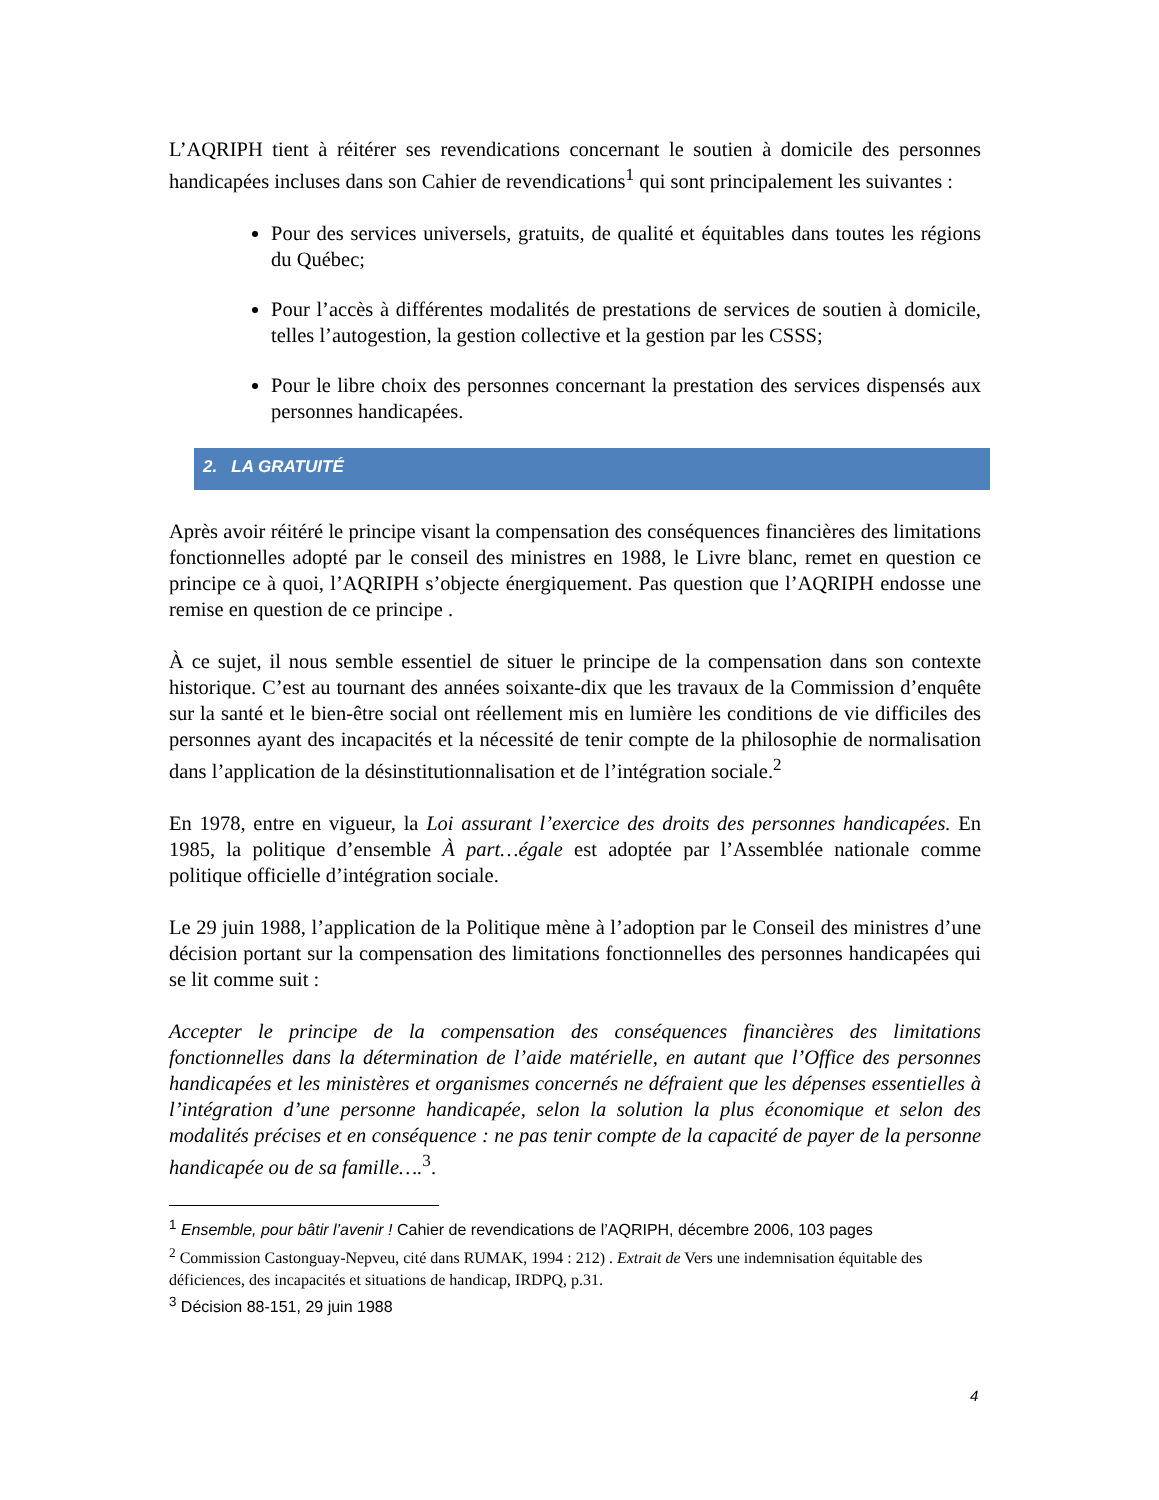L’AQRIPH tient à réitérer ses revendications concernant le soutien à domicile des personnes handicapées incluses dans son Cahier de revendications<sup>1</sup> qui sont principalement les suivantes :
Pour des services universels, gratuits, de qualité et équitables dans toutes les régions du Québec;
Pour l’accès à différentes modalités de prestations de services de soutien à domicile, telles l’autogestion, la gestion collective et la gestion par les CSSS;
Pour le libre choix des personnes concernant la prestation des services dispensés aux personnes handicapées.
2. LA GRATUITÉ
Après avoir réitéré le principe visant la compensation des conséquences financières des limitations fonctionnelles adopté par le conseil des ministres en 1988, le Livre blanc, remet en question ce principe ce à quoi, l’AQRIPH s’objecte énergiquement. Pas question que l’AQRIPH endosse une remise en question de ce principe .
À ce sujet, il nous semble essentiel de situer le principe de la compensation dans son contexte historique. C’est au tournant des années soixante-dix que les travaux de la Commission d’enquête sur la santé et le bien-être social ont réellement mis en lumière les conditions de vie difficiles des personnes ayant des incapacités et la nécessité de tenir compte de la philosophie de normalisation dans l’application de la désinstitutionnalisation et de l’intégration sociale.<sup>2</sup>
En 1978, entre en vigueur, la Loi assurant l’exercice des droits des personnes handicapées. En 1985, la politique d’ensemble À part…égale est adoptée par l’Assemblée nationale comme politique officielle d’intégration sociale.
Le 29 juin 1988, l’application de la Politique mène à l’adoption par le Conseil des ministres d’une décision portant sur la compensation des limitations fonctionnelles des personnes handicapées qui se lit comme suit :
Accepter le principe de la compensation des conséquences financières des limitations fonctionnelles dans la détermination de l’aide matérielle, en autant que l’Office des personnes handicapées et les ministères et organismes concernés ne défraient que les dépenses essentielles à l’intégration d’une personne handicapée, selon la solution la plus économique et selon des modalités précises et en conséquence : ne pas tenir compte de la capacité de payer de la personne handicapée ou de sa famille….<sup>3</sup>.
<sup>1</sup> Ensemble, pour bâtir l’avenir ! Cahier de revendications de l’AQRIPH, décembre 2006, 103 pages
<sup>2</sup> Commission Castonguay-Nepveu, cité dans RUMAK, 1994 : 212) . Extrait de Vers une indemnisation équitable des déficiences, des incapacités et situations de handicap, IRDPQ, p.31.
<sup>3</sup> Décision 88-151, 29 juin 1988
4